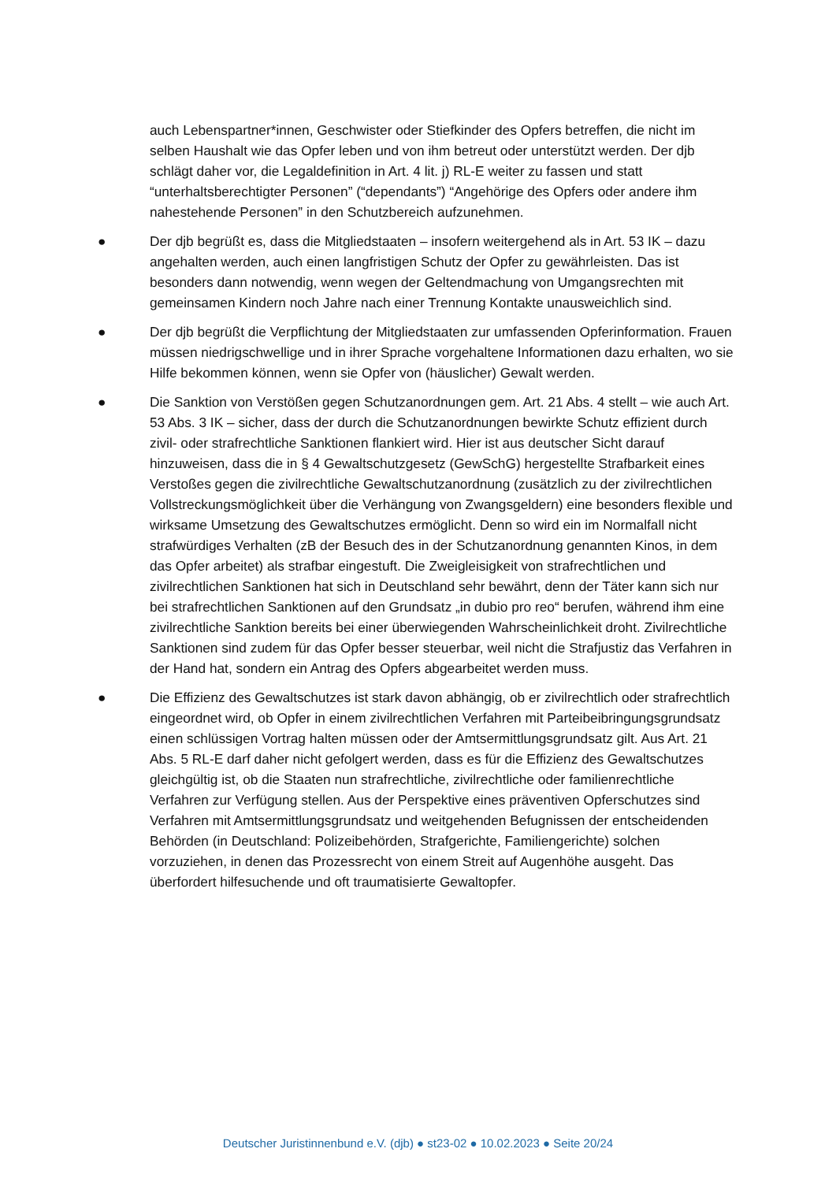auch Lebenspartner*innen, Geschwister oder Stiefkinder des Opfers betreffen, die nicht im selben Haushalt wie das Opfer leben und von ihm betreut oder unterstützt werden. Der djb schlägt daher vor, die Legaldefinition in Art. 4 lit. j) RL-E weiter zu fassen und statt “unterhaltsberechtigter Personen” (“dependants”) “Angehörige des Opfers oder andere ihm nahestehende Personen” in den Schutzbereich aufzunehmen.
●
Der djb begrüßt es, dass die Mitgliedstaaten – insofern weitergehend als in Art. 53 IK – dazu angehalten werden, auch einen langfristigen Schutz der Opfer zu gewährleisten. Das ist besonders dann notwendig, wenn wegen der Geltendmachung von Umgangsrechten mit gemeinsamen Kindern noch Jahre nach einer Trennung Kontakte unausweichlich sind.
●
Der djb begrüßt die Verpflichtung der Mitgliedstaaten zur umfassenden Opferinformation. Frauen müssen niedrigschwellige und in ihrer Sprache vorgehaltene Informationen dazu erhalten, wo sie Hilfe bekommen können, wenn sie Opfer von (häuslicher) Gewalt werden.
●
Die Sanktion von Verstößen gegen Schutzanordnungen gem. Art. 21 Abs. 4 stellt – wie auch Art. 53 Abs. 3 IK – sicher, dass der durch die Schutzanordnungen bewirkte Schutz effizient durch zivil- oder strafrechtliche Sanktionen flankiert wird. Hier ist aus deutscher Sicht darauf hinzuweisen, dass die in § 4 Gewaltschutzgesetz (GewSchG) hergestellte Strafbarkeit eines Verstoßes gegen die zivilrechtliche Gewaltschutzanordnung (zusätzlich zu der zivilrechtlichen Vollstreckungsmöglichkeit über die Verhängung von Zwangsgeldern) eine besonders flexible und wirksame Umsetzung des Gewaltschutzes ermöglicht. Denn so wird ein im Normalfall nicht strafwürdiges Verhalten (zB der Besuch des in der Schutzanordnung genannten Kinos, in dem das Opfer arbeitet) als strafbar eingestuft. Die Zweigleisigkeit von strafrechtlichen und zivilrechtlichen Sanktionen hat sich in Deutschland sehr bewährt, denn der Täter kann sich nur bei strafrechtlichen Sanktionen auf den Grundsatz „in dubio pro reo“ berufen, während ihm eine zivilrechtliche Sanktion bereits bei einer überwiegenden Wahrscheinlichkeit droht. Zivilrechtliche Sanktionen sind zudem für das Opfer besser steuerbar, weil nicht die Strafjustiz das Verfahren in der Hand hat, sondern ein Antrag des Opfers abgearbeitet werden muss.
●
Die Effizienz des Gewaltschutzes ist stark davon abhängig, ob er zivilrechtlich oder strafrechtlich eingeordnet wird, ob Opfer in einem zivilrechtlichen Verfahren mit Parteibeibringungsgrundsatz einen schlüssigen Vortrag halten müssen oder der Amtsermittlungsgrundsatz gilt. Aus Art. 21 Abs. 5 RL-E darf daher nicht gefolgert werden, dass es für die Effizienz des Gewaltschutzes gleichgültig ist, ob die Staaten nun strafrechtliche, zivilrechtliche oder familienrechtliche Verfahren zur Verfügung stellen. Aus der Perspektive eines präventiven Opferschutzes sind Verfahren mit Amtsermittlungsgrundsatz und weitgehenden Befugnissen der entscheidenden Behörden (in Deutschland: Polizeibehörden, Strafgerichte, Familiengerichte) solchen vorzuziehen, in denen das Prozessrecht von einem Streit auf Augenhöhe ausgeht. Das überfordert hilfesuchende und oft traumatisierte Gewaltopfer.
Deutscher Juristinnenbund e.V. (djb) ● st23-02 ● 10.02.2023 ● Seite 20/24